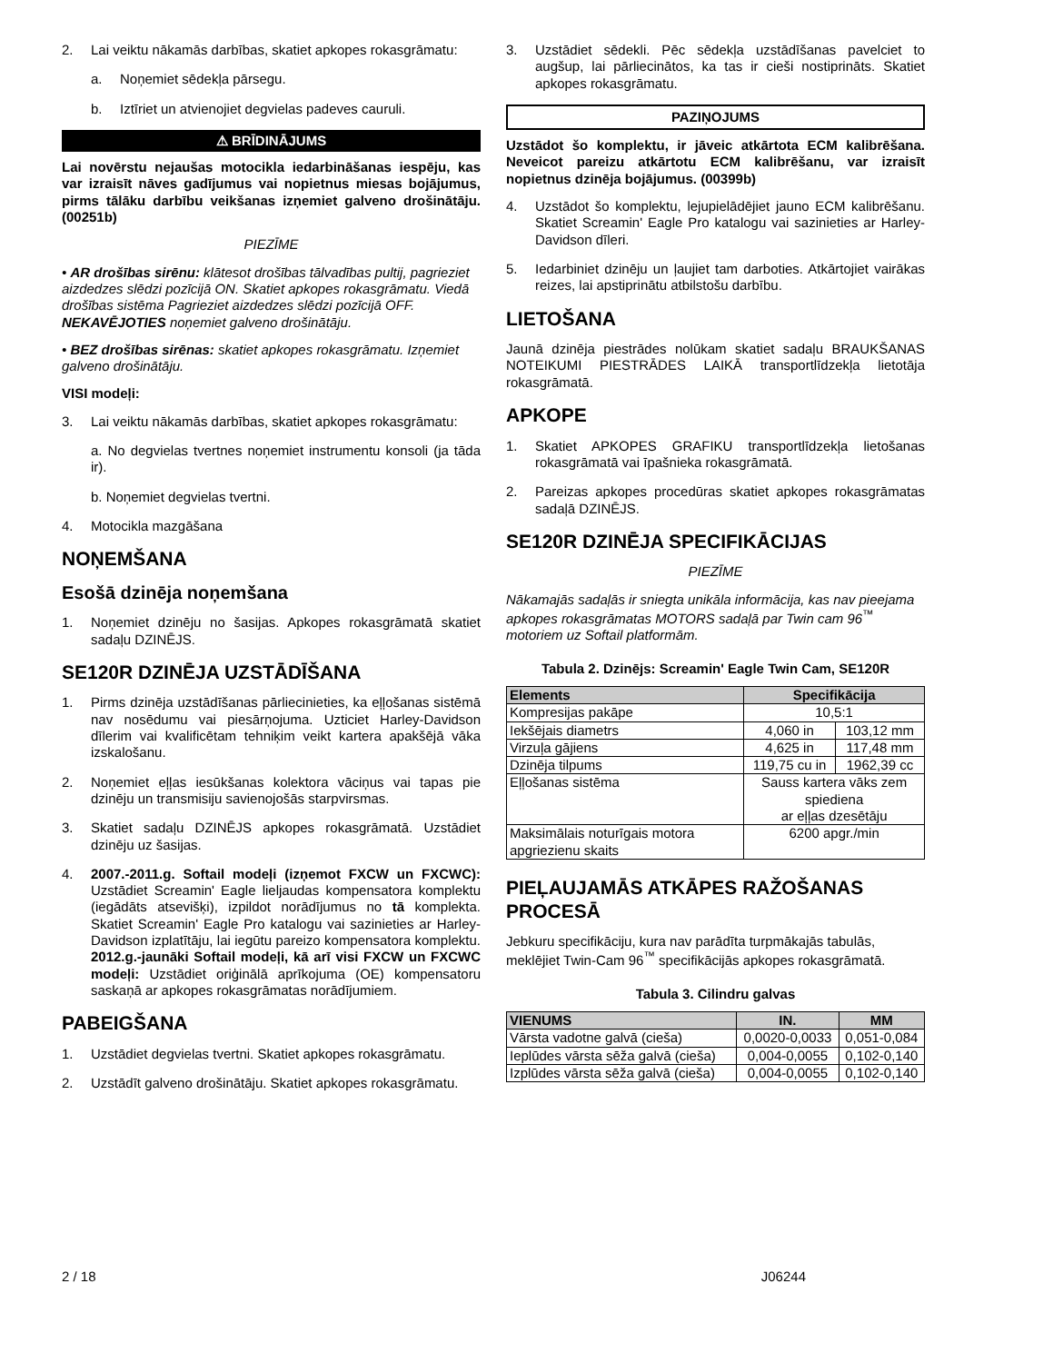2. Lai veiktu nākamās darbības, skatiet apkopes rokasgrāmatu:
a. Noņemiet sēdekļa pārsegu.
b. Iztīriet un atvienojiet degvielas padeves cauruli.
⚠ BRĪDINĀJUMS
Lai novērstu nejaušas motocikla iedarbināšanas iespēju, kas var izraisīt nāves gadījumus vai nopietnus miesas bojājumus, pirms tālāku darbību veikšanas izņemiet galveno drošinātāju. (00251b)
PIEZĪME
• AR drošības sirēnu: klātesot drošības tālvadības pultij, pagrieziet aizdedzes slēdzi pozīcijā ON. Skatiet apkopes rokasgrāmatu. Viedā drošības sistēma Pagrieziet aizdedzes slēdzi pozīcijā OFF. NEKAVĒJOTIES noņemiet galveno drošinātāju.
• BEZ drošības sirēnas: skatiet apkopes rokasgrāmatu. Izņemiet galveno drošinātāju.
VISI modeļi:
3. Lai veiktu nākamās darbības, skatiet apkopes rokasgrāmatu:
a. No degvielas tvertnes noņemiet instrumentu konsoli (ja tāda ir).
b. Noņemiet degvielas tvertni.
4. Motocikla mazgāšana
NOŅEMŠANA
Esošā dzinēja noņemšana
1. Noņemiet dzinēju no šasijas. Apkopes rokasgrāmatā skatiet sadaļu DZINĒJS.
SE120R DZINĒJA UZSTĀDĪŠANA
1. Pirms dzinēja uzstādīšanas pārliecinieties, ka eļļošanas sistēmā nav nosēdumu vai piesārņojuma. Uzticiet Harley-Davidson dīlerim vai kvalificētam tehniķim veikt kartera apakšējā vāka izskalošanu.
2. Noņemiet eļļas iesūkšanas kolektora vāciņus vai tapas pie dzinēju un transmisiju savienojošās starpvirsmas.
3. Skatiet sadaļu DZINĒJS apkopes rokasgrāmatā. Uzstādiet dzinēju uz šasijas.
4. 2007.-2011.g. Softail modeļi (izņemot FXCW un FXCWC): Uzstādiet Screamin' Eagle lieljaudas kompensatora komplektu (iegādāts atsevišķi), izpildot norādījumus no tā komplekta. Skatiet Screamin' Eagle Pro katalogu vai sazinieties ar Harley-Davidson izplatītāju, lai iegūtu pareizo kompensatora komplektu. 2012.g.-jaunāki Softail modeļi, kā arī visi FXCW un FXCWC modeļi: Uzstādiet oriģinālā aprīkojuma (OE) kompensatoru saskaņā ar apkopes rokasgrāmatas norādījumiem.
PABEIGŠANA
1. Uzstādiet degvielas tvertni. Skatiet apkopes rokasgrāmatu.
2. Uzstādīt galveno drošinātāju. Skatiet apkopes rokasgrāmatu.
3. Uzstādiet sēdekli. Pēc sēdekļa uzstādīšanas pavelciet to augšup, lai pārliecinātos, ka tas ir cieši nostiprināts. Skatiet apkopes rokasgrāmatu.
PAZIŅOJUMS
Uzstādot šo komplektu, ir jāveic atkārtota ECM kalibrēšana. Neveicot pareizu atkārtotu ECM kalibrēšanu, var izraisīt nopietnus dzinēja bojājumus. (00399b)
4. Uzstādot šo komplektu, lejupielādējiet jauno ECM kalibrēšanu. Skatiet Screamin' Eagle Pro katalogu vai sazinieties ar Harley-Davidson dīleri.
5. Iedarbiniet dzinēju un ļaujiet tam darboties. Atkārtojiet vairākas reizes, lai apstiprinātu atbilstošu darbību.
LIETOŠANA
Jaunā dzinēja piestrādes nolūkam skatiet sadaļu BRAUKŠANAS NOTEIKUMI PIESTRĀDES LAIKĀ transportlīdzekļa lietotāja rokasgrāmatā.
APKOPE
1. Skatiet APKOPES GRAFIKU transportlīdzekļa lietošanas rokasgrāmatā vai īpašnieka rokasgrāmatā.
2. Pareizas apkopes procedūras skatiet apkopes rokasgrāmatas sadaļā DZINĒJS.
SE120R DZINĒJA SPECIFIKĀCIJAS
PIEZĪME
Nākamajās sadaļās ir sniegta unikāla informācija, kas nav pieejama apkopes rokasgrāmatas MOTORS sadaļā par Twin cam 96<sup>™</sup> motoriem uz Softail platformām.
Tabula 2. Dzinējs: Screamin' Eagle Twin Cam, SE120R
| Elements | Specifikācija | |
| --- | --- | --- |
| Kompresijas pakāpe | 10,5:1 | |
| Iekšējais diametrs | 4,060 in | 103,12 mm |
| Virzuļa gājiens | 4,625 in | 117,48 mm |
| Dzinēja tilpums | 119,75 cu in | 1962,39 cc |
| Eļļošanas sistēma | Sauss kartera vāks zem spiediena ar eļļas dzesētāju | |
| Maksimālais noturīgais motora apgriezienu skaits | 6200 apgr./min | |
PIEĻAUJAMĀS ATKĀPES RAŽOŠANAS PROCESĀ
Jebkuru specifikāciju, kura nav parādīta turpmākajās tabulās, meklējiet Twin-Cam 96<sup>™</sup> specifikācijās apkopes rokasgrāmatā.
Tabula 3. Cilindru galvas
| VIENUMS | IN. | MM |
| --- | --- | --- |
| Vārsta vadotne galvā (cieša) | 0,0020-0,0033 | 0,051-0,084 |
| Ieplūdes vārsta sēža galvā (cieša) | 0,004-0,0055 | 0,102-0,140 |
| Izplūdes vārsta sēža galvā (cieša) | 0,004-0,0055 | 0,102-0,140 |
2 / 18 J06244